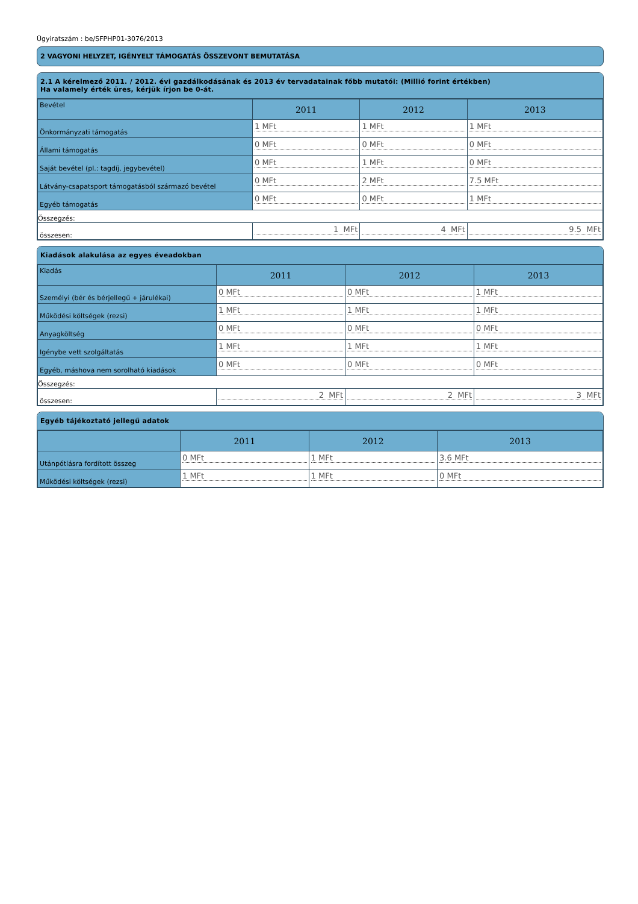Ügyiratszám : be/SFPHP01-3076/2013
2 VAGYONI HELYZET, IGÉNYELT TÁMOGATÁS ÖSSZEVONT BEMUTATÁSA
2.1 A kérelmező 2011. / 2012. évi gazdálkodásának és 2013 év tervadatainak főbb mutatói: (Millió forint értékben)
Ha valamely érték üres, kérjük írjon be 0-át.
| Bevétel | 2011 | 2012 | 2013 |
| --- | --- | --- | --- |
| Önkormányzati támogatás | 1 MFt | 1 MFt | 1 MFt |
| Állami támogatás | 0 MFt | 0 MFt | 0 MFt |
| Saját bevétel (pl.: tagdíj, jegybevétel) | 0 MFt | 1 MFt | 0 MFt |
| Látvány-csapatsport támogatásból származó bevétel | 0 MFt | 2 MFt | 7.5 MFt |
| Egyéb támogatás | 0 MFt | 0 MFt | 1 MFt |
| Összegzés: | | | |
| összesen: | 1 MFt | 4 MFt | 9.5 MFt |
Kiadások alakulása az egyes éveadokban
| Kiadás | 2011 | 2012 | 2013 |
| --- | --- | --- | --- |
| Személyi (bér és bérjellegű + járulékai) | 0 MFt | 0 MFt | 1 MFt |
| Működési költségek (rezsi) | 1 MFt | 1 MFt | 1 MFt |
| Anyagköltség | 0 MFt | 0 MFt | 0 MFt |
| Igénybe vett szolgáltatás | 1 MFt | 1 MFt | 1 MFt |
| Egyéb, máshova nem sorolható kiadások | 0 MFt | 0 MFt | 0 MFt |
| Összegzés: | | | |
| összesen: | 2 MFt | 2 MFt | 3 MFt |
Egyéb tájékoztató jellegű adatok
| | 2011 | 2012 | 2013 |
| --- | --- | --- | --- |
| Utánpótlásra fordított összeg | 0 MFt | 1 MFt | 3.6 MFt |
| Működési költségek (rezsi) | 1 MFt | 1 MFt | 0 MFt |